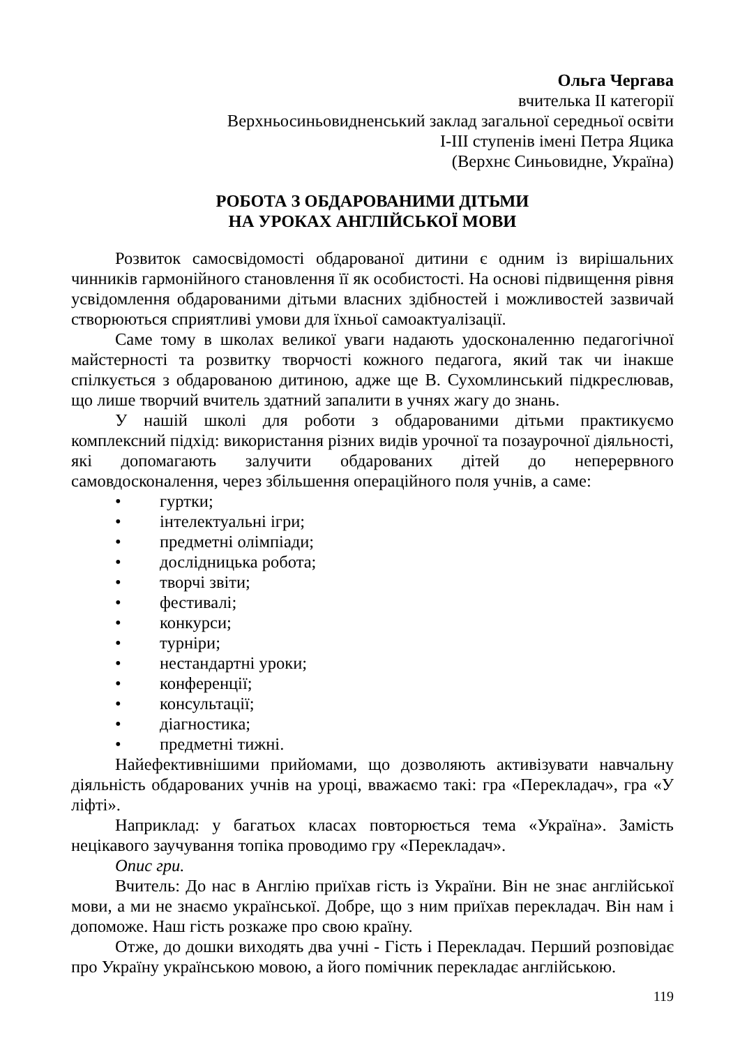Ольга Чергава
вчителька ІІ категорії
Верхньосиньовидненський заклад загальної середньої освіти
І-ІІІ ступенів імені Петра Яцика
(Верхнє Синьовидне, Україна)
РОБОТА З ОБДАРОВАНИМИ ДІТЬМИ
НА УРОКАХ АНГЛІЙСЬКОЇ МОВИ
Розвиток самосвідомості обдарованої дитини є одним із вирішальних чинників гармонійного становлення її як особистості. На основі підвищення рівня усвідомлення обдарованими дітьми власних здібностей і можливостей зазвичай створюються сприятливі умови для їхньої самоактуалізації.
Саме тому в школах великої уваги надають удосконаленню педагогічної майстерності та розвитку творчості кожного педагога, який так чи інакше спілкується з обдарованою дитиною, адже ще В. Сухомлинський підкреслював, що лише творчий вчитель здатний запалити в учнях жагу до знань.
У нашій школі для роботи з обдарованими дітьми практикуємо комплексний підхід: використання різних видів урочної та позаурочної діяльності, які допомагають залучити обдарованих дітей до неперервного самовдосконалення, через збільшення операційного поля учнів, а саме:
• гуртки;
• інтелектуальні ігри;
• предметні олімпіади;
• дослідницька робота;
• творчі звіти;
• фестивалі;
• конкурси;
• турніри;
• нестандартні уроки;
• конференції;
• консультації;
• діагностика;
• предметні тижні.
Найефективнішими прийомами, що дозволяють активізувати навчальну діяльність обдарованих учнів на уроці, вважаємо такі: гра «Перекладач», гра «У ліфті».
Наприклад: у багатьох класах повторюється тема «Україна». Замість нецікавого заучування топіка проводимо гру «Перекладач».
Опис гри.
Вчитель: До нас в Англію приїхав гість із України. Він не знає англійської мови, а ми не знаємо української. Добре, що з ним приїхав перекладач. Він нам і допоможе. Наш гість розкаже про свою країну.
Отже, до дошки виходять два учні - Гість і Перекладач. Перший розповідає про Україну українською мовою, а його помічник перекладає англійською.
119